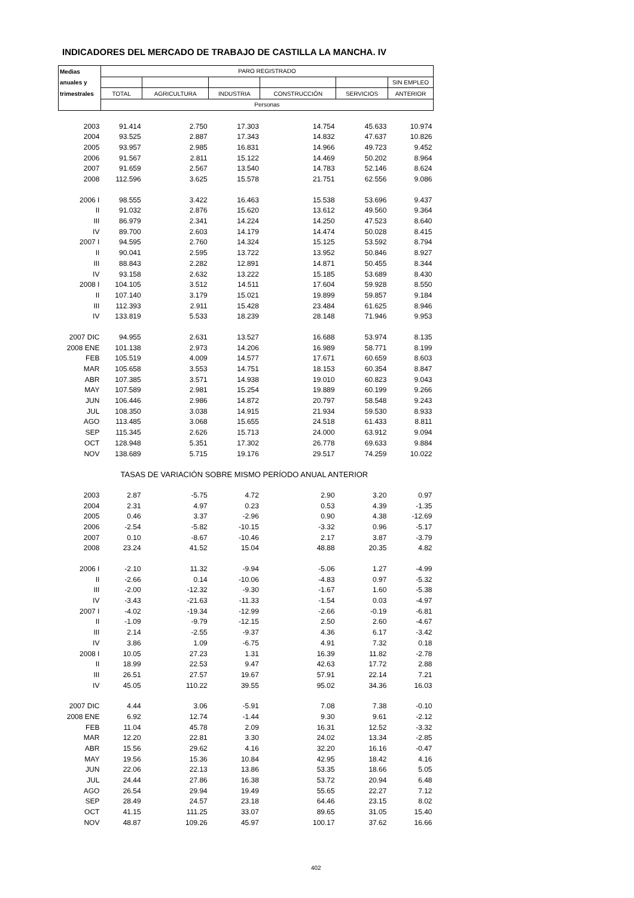INDICADORES DEL MERCADO DE TRABAJO DE CASTILLA LA MANCHA. IV
| Medias | PARO REGISTRADO | | | | | |
| --- | --- | --- | --- | --- | --- | --- |
| anuales y | | | | | | SIN EMPLEO |
| trimestrales | TOTAL | AGRICULTURA | INDUSTRIA | CONSTRUCCIÓN | SERVICIOS | ANTERIOR |
| | Personas | | | | | |
| 2003 | 91.414 | 2.750 | 17.303 | 14.754 | 45.633 | 10.974 |
| 2004 | 93.525 | 2.887 | 17.343 | 14.832 | 47.637 | 10.826 |
| 2005 | 93.957 | 2.985 | 16.831 | 14.966 | 49.723 | 9.452 |
| 2006 | 91.567 | 2.811 | 15.122 | 14.469 | 50.202 | 8.964 |
| 2007 | 91.659 | 2.567 | 13.540 | 14.783 | 52.146 | 8.624 |
| 2008 | 112.596 | 3.625 | 15.578 | 21.751 | 62.556 | 9.086 |
| 2006 I | 98.555 | 3.422 | 16.463 | 15.538 | 53.696 | 9.437 |
| II | 91.032 | 2.876 | 15.620 | 13.612 | 49.560 | 9.364 |
| III | 86.979 | 2.341 | 14.224 | 14.250 | 47.523 | 8.640 |
| IV | 89.700 | 2.603 | 14.179 | 14.474 | 50.028 | 8.415 |
| 2007 I | 94.595 | 2.760 | 14.324 | 15.125 | 53.592 | 8.794 |
| II | 90.041 | 2.595 | 13.722 | 13.952 | 50.846 | 8.927 |
| III | 88.843 | 2.282 | 12.891 | 14.871 | 50.455 | 8.344 |
| IV | 93.158 | 2.632 | 13.222 | 15.185 | 53.689 | 8.430 |
| 2008 I | 104.105 | 3.512 | 14.511 | 17.604 | 59.928 | 8.550 |
| II | 107.140 | 3.179 | 15.021 | 19.899 | 59.857 | 9.184 |
| III | 112.393 | 2.911 | 15.428 | 23.484 | 61.625 | 8.946 |
| IV | 133.819 | 5.533 | 18.239 | 28.148 | 71.946 | 9.953 |
| 2007 DIC | 94.955 | 2.631 | 13.527 | 16.688 | 53.974 | 8.135 |
| 2008 ENE | 101.138 | 2.973 | 14.206 | 16.989 | 58.771 | 8.199 |
| FEB | 105.519 | 4.009 | 14.577 | 17.671 | 60.659 | 8.603 |
| MAR | 105.658 | 3.553 | 14.751 | 18.153 | 60.354 | 8.847 |
| ABR | 107.385 | 3.571 | 14.938 | 19.010 | 60.823 | 9.043 |
| MAY | 107.589 | 2.981 | 15.254 | 19.889 | 60.199 | 9.266 |
| JUN | 106.446 | 2.986 | 14.872 | 20.797 | 58.548 | 9.243 |
| JUL | 108.350 | 3.038 | 14.915 | 21.934 | 59.530 | 8.933 |
| AGO | 113.485 | 3.068 | 15.655 | 24.518 | 61.433 | 8.811 |
| SEP | 115.345 | 2.626 | 15.713 | 24.000 | 63.912 | 9.094 |
| OCT | 128.948 | 5.351 | 17.302 | 26.778 | 69.633 | 9.884 |
| NOV | 138.689 | 5.715 | 19.176 | 29.517 | 74.259 | 10.022 |
| | TASAS DE VARIACIÓN SOBRE MISMO PERÍODO ANUAL ANTERIOR | | | | | |
| 2003 | 2.87 | -5.75 | 4.72 | 2.90 | 3.20 | 0.97 |
| 2004 | 2.31 | 4.97 | 0.23 | 0.53 | 4.39 | -1.35 |
| 2005 | 0.46 | 3.37 | -2.96 | 0.90 | 4.38 | -12.69 |
| 2006 | -2.54 | -5.82 | -10.15 | -3.32 | 0.96 | -5.17 |
| 2007 | 0.10 | -8.67 | -10.46 | 2.17 | 3.87 | -3.79 |
| 2008 | 23.24 | 41.52 | 15.04 | 48.88 | 20.35 | 4.82 |
| 2006 I | -2.10 | 11.32 | -9.94 | -5.06 | 1.27 | -4.99 |
| II | -2.66 | 0.14 | -10.06 | -4.83 | 0.97 | -5.32 |
| III | -2.00 | -12.32 | -9.30 | -1.67 | 1.60 | -5.38 |
| IV | -3.43 | -21.63 | -11.33 | -1.54 | 0.03 | -4.97 |
| 2007 I | -4.02 | -19.34 | -12.99 | -2.66 | -0.19 | -6.81 |
| II | -1.09 | -9.79 | -12.15 | 2.50 | 2.60 | -4.67 |
| III | 2.14 | -2.55 | -9.37 | 4.36 | 6.17 | -3.42 |
| IV | 3.86 | 1.09 | -6.75 | 4.91 | 7.32 | 0.18 |
| 2008 I | 10.05 | 27.23 | 1.31 | 16.39 | 11.82 | -2.78 |
| II | 18.99 | 22.53 | 9.47 | 42.63 | 17.72 | 2.88 |
| III | 26.51 | 27.57 | 19.67 | 57.91 | 22.14 | 7.21 |
| IV | 45.05 | 110.22 | 39.55 | 95.02 | 34.36 | 16.03 |
| 2007 DIC | 4.44 | 3.06 | -5.91 | 7.08 | 7.38 | -0.10 |
| 2008 ENE | 6.92 | 12.74 | -1.44 | 9.30 | 9.61 | -2.12 |
| FEB | 11.04 | 45.78 | 2.09 | 16.31 | 12.52 | -3.32 |
| MAR | 12.20 | 22.81 | 3.30 | 24.02 | 13.34 | -2.85 |
| ABR | 15.56 | 29.62 | 4.16 | 32.20 | 16.16 | -0.47 |
| MAY | 19.56 | 15.36 | 10.84 | 42.95 | 18.42 | 4.16 |
| JUN | 22.06 | 22.13 | 13.86 | 53.35 | 18.66 | 5.05 |
| JUL | 24.44 | 27.86 | 16.38 | 53.72 | 20.94 | 6.48 |
| AGO | 26.54 | 29.94 | 19.49 | 55.65 | 22.27 | 7.12 |
| SEP | 28.49 | 24.57 | 23.18 | 64.46 | 23.15 | 8.02 |
| OCT | 41.15 | 111.25 | 33.07 | 89.65 | 31.05 | 15.40 |
| NOV | 48.87 | 109.26 | 45.97 | 100.17 | 37.62 | 16.66 |
402